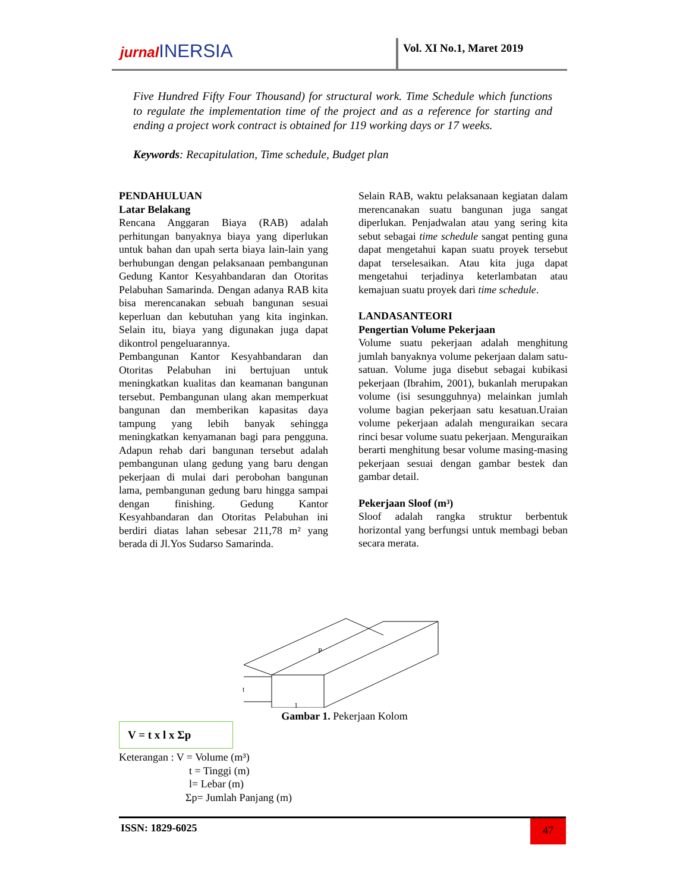jurnal INERSIA Vol. XI No.1, Maret 2019
Five Hundred Fifty Four Thousand) for structural work. Time Schedule which functions to regulate the implementation time of the project and as a reference for starting and ending a project work contract is obtained for 119 working days or 17 weeks.
Keywords: Recapitulation, Time schedule, Budget plan
PENDAHULUAN
Latar Belakang
Rencana Anggaran Biaya (RAB) adalah perhitungan banyaknya biaya yang diperlukan untuk bahan dan upah serta biaya lain-lain yang berhubungan dengan pelaksanaan pembangunan Gedung Kantor Kesyahbandaran dan Otoritas Pelabuhan Samarinda. Dengan adanya RAB kita bisa merencanakan sebuah bangunan sesuai keperluan dan kebutuhan yang kita inginkan. Selain itu, biaya yang digunakan juga dapat dikontrol pengeluarannya.
Pembangunan Kantor Kesyahbandaran dan Otoritas Pelabuhan ini bertujuan untuk meningkatkan kualitas dan keamanan bangunan tersebut. Pembangunan ulang akan memperkuat bangunan dan memberikan kapasitas daya tampung yang lebih banyak sehingga meningkatkan kenyamanan bagi para pengguna. Adapun rehab dari bangunan tersebut adalah pembangunan ulang gedung yang baru dengan pekerjaan di mulai dari perobohan bangunan lama, pembangunan gedung baru hingga sampai dengan finishing. Gedung Kantor Kesyahbandaran dan Otoritas Pelabuhan ini berdiri diatas lahan sebesar 211,78 m² yang berada di Jl.Yos Sudarso Samarinda.
Selain RAB, waktu pelaksanaan kegiatan dalam merencanakan suatu bangunan juga sangat diperlukan. Penjadwalan atau yang sering kita sebut sebagai time schedule sangat penting guna dapat mengetahui kapan suatu proyek tersebut dapat terselesaikan. Atau kita juga dapat mengetahui terjadinya keterlambatan atau kemajuan suatu proyek dari time schedule.
LANDASANTEORI
Pengertian Volume Pekerjaan
Volume suatu pekerjaan adalah menghitung jumlah banyaknya volume pekerjaan dalam satu-satuan. Volume juga disebut sebagai kubikasi pekerjaan (Ibrahim, 2001), bukanlah merupakan volume (isi sesungguhnya) melainkan jumlah volume bagian pekerjaan satu kesatuan.Uraian volume pekerjaan adalah menguraikan secara rinci besar volume suatu pekerjaan. Menguraikan berarti menghitung besar volume masing-masing pekerjaan sesuai dengan gambar bestek dan gambar detail.
Pekerjaan Sloof (m³)
Sloof adalah rangka struktur berbentuk horizontal yang berfungsi untuk membagi beban secara merata.
P
t
1
Gambar 1. Pekerjaan Kolom
V = t x l x Σp
Keterangan : V = Volume (m³)
t = Tinggi (m)
l= Lebar (m)
Σp= Jumlah Panjang (m)
ISSN: 1829-6025 47